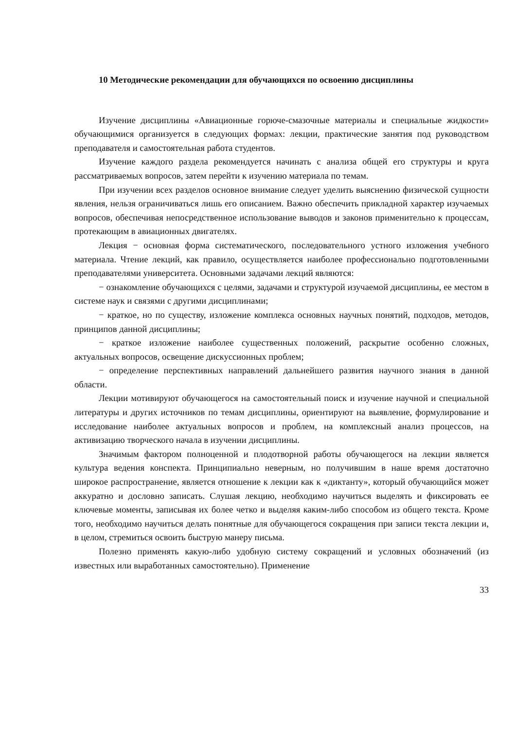10 Методические рекомендации для обучающихся по освоению дисциплины
Изучение дисциплины «Авиационные горюче-смазочные материалы и специальные жидкости» обучающимися организуется в следующих формах: лекции, практические занятия под руководством преподавателя и самостоятельная работа студентов.
Изучение каждого раздела рекомендуется начинать с анализа общей его структуры и круга рассматриваемых вопросов, затем перейти к изучению материала по темам.
При изучении всех разделов основное внимание следует уделить выяснению физической сущности явления, нельзя ограничиваться лишь его описанием. Важно обеспечить прикладной характер изучаемых вопросов, обеспечивая непосредственное использование выводов и законов применительно к процессам, протекающим в авиационных двигателях.
Лекция − основная форма систематического, последовательного устного изложения учебного материала. Чтение лекций, как правило, осуществляется наиболее профессионально подготовленными преподавателями университета. Основными задачами лекций являются:
− ознакомление обучающихся с целями, задачами и структурой изучаемой дисциплины, ее местом в системе наук и связями с другими дисциплинами;
− краткое, но по существу, изложение комплекса основных научных понятий, подходов, методов, принципов данной дисциплины;
− краткое изложение наиболее существенных положений, раскрытие особенно сложных, актуальных вопросов, освещение дискуссионных проблем;
− определение перспективных направлений дальнейшего развития научного знания в данной области.
Лекции мотивируют обучающегося на самостоятельный поиск и изучение научной и специальной литературы и других источников по темам дисциплины, ориентируют на выявление, формулирование и исследование наиболее актуальных вопросов и проблем, на комплексный анализ процессов, на активизацию творческого начала в изучении дисциплины.
Значимым фактором полноценной и плодотворной работы обучающегося на лекции является культура ведения конспекта. Принципиально неверным, но получившим в наше время достаточно широкое распространение, является отношение к лекции как к «диктанту», который обучающийся может аккуратно и дословно записать. Слушая лекцию, необходимо научиться выделять и фиксировать ее ключевые моменты, записывая их более четко и выделяя каким-либо способом из общего текста. Кроме того, необходимо научиться делать понятные для обучающегося сокращения при записи текста лекции и, в целом, стремиться освоить быструю манеру письма.
Полезно применять какую-либо удобную систему сокращений и условных обозначений (из известных или выработанных самостоятельно). Применение
33